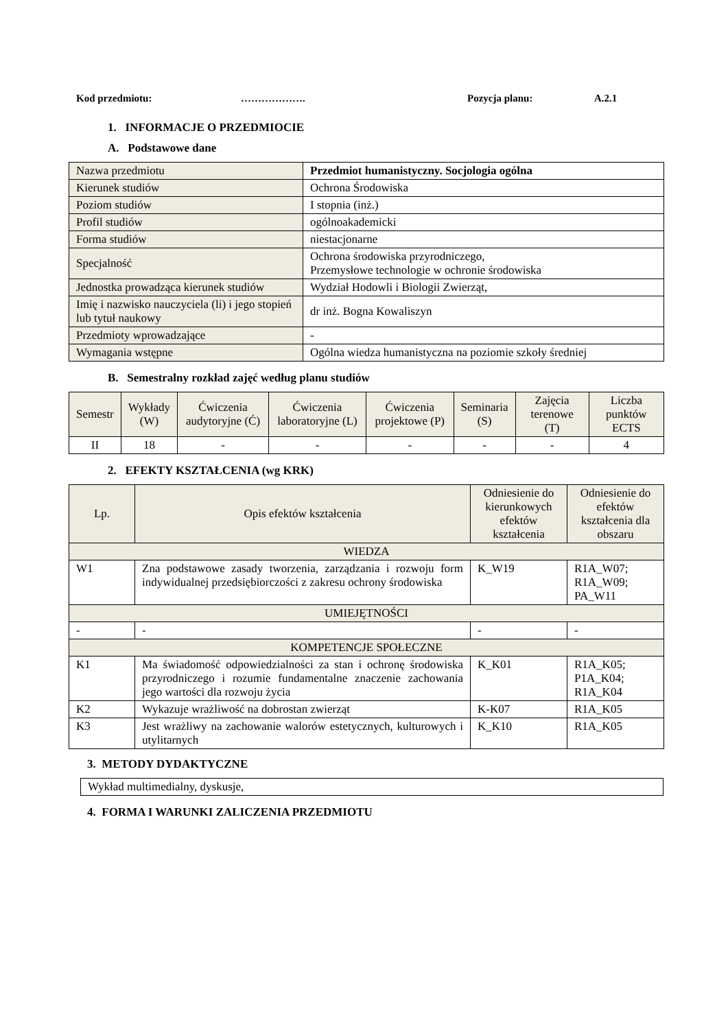Kod przedmiotu: ………………. Pozycja planu: A.2.1
1. INFORMACJE O PRZEDMIOCIE
A. Podstawowe dane
| Nazwa przedmiotu | Przedmiot humanistyczny. Socjologia ogólna |
| Kierunek studiów | Ochrona Środowiska |
| Poziom studiów | I stopnia (inż.) |
| Profil studiów | ogólnoakademicki |
| Forma studiów | niestacjonarne |
| Specjalność | Ochrona środowiska przyrodniczego, Przemysłowe technologie w ochronie środowiska |
| Jednostka prowadząca kierunek studiów | Wydział Hodowli i Biologii Zwierząt, |
| Imię i nazwisko nauczyciela (li) i jego stopień lub tytuł naukowy | dr inż. Bogna Kowaliszyn |
| Przedmioty wprowadzające | - |
| Wymagania wstępne | Ogólna wiedza humanistyczna na poziomie szkoły średniej |
B. Semestralny rozkład zajęć według planu studiów
| Semestr | Wykłady (W) | Ćwiczenia audytoryjne (Ć) | Ćwiczenia laboratoryjne (L) | Ćwiczenia projektowe (P) | Seminaria (S) | Zajęcia terenowe (T) | Liczba punktów ECTS |
| --- | --- | --- | --- | --- | --- | --- | --- |
| II | 18 | - | - | - | - | - | 4 |
2. EFEKTY KSZTAŁCENIA (wg KRK)
| Lp. | Opis efektów kształcenia | Odniesienie do kierunkowych efektów kształcenia | Odniesienie do efektów kształcenia dla obszaru |
| --- | --- | --- | --- |
| WIEDZA | | | |
| W1 | Zna podstawowe zasady tworzenia, zarządzania i rozwoju form indywidualnej przedsiębiorczości z zakresu ochrony środowiska | K_W19 | R1A_W07; R1A_W09; PA_W11 |
| UMIEJĘTNOŚCI | | | |
| - | - | - | - |
| KOMPETENCJE SPOŁECZNE | | | |
| K1 | Ma świadomość odpowiedzialności za stan i ochronę środowiska przyrodniczego i rozumie fundamentalne znaczenie zachowania jego wartości dla rozwoju życia | K_K01 | R1A_K05; P1A_K04; R1A_K04 |
| K2 | Wykazuje wrażliwość na dobrostan zwierząt | K-K07 | R1A_K05 |
| K3 | Jest wrażliwy na zachowanie walorów estetycznych, kulturowych i utylitarnych | K_K10 | R1A_K05 |
3. METODY DYDAKTYCZNE
Wykład multimedialny, dyskusje,
4. FORMA I WARUNKI ZALICZENIA PRZEDMIOTU